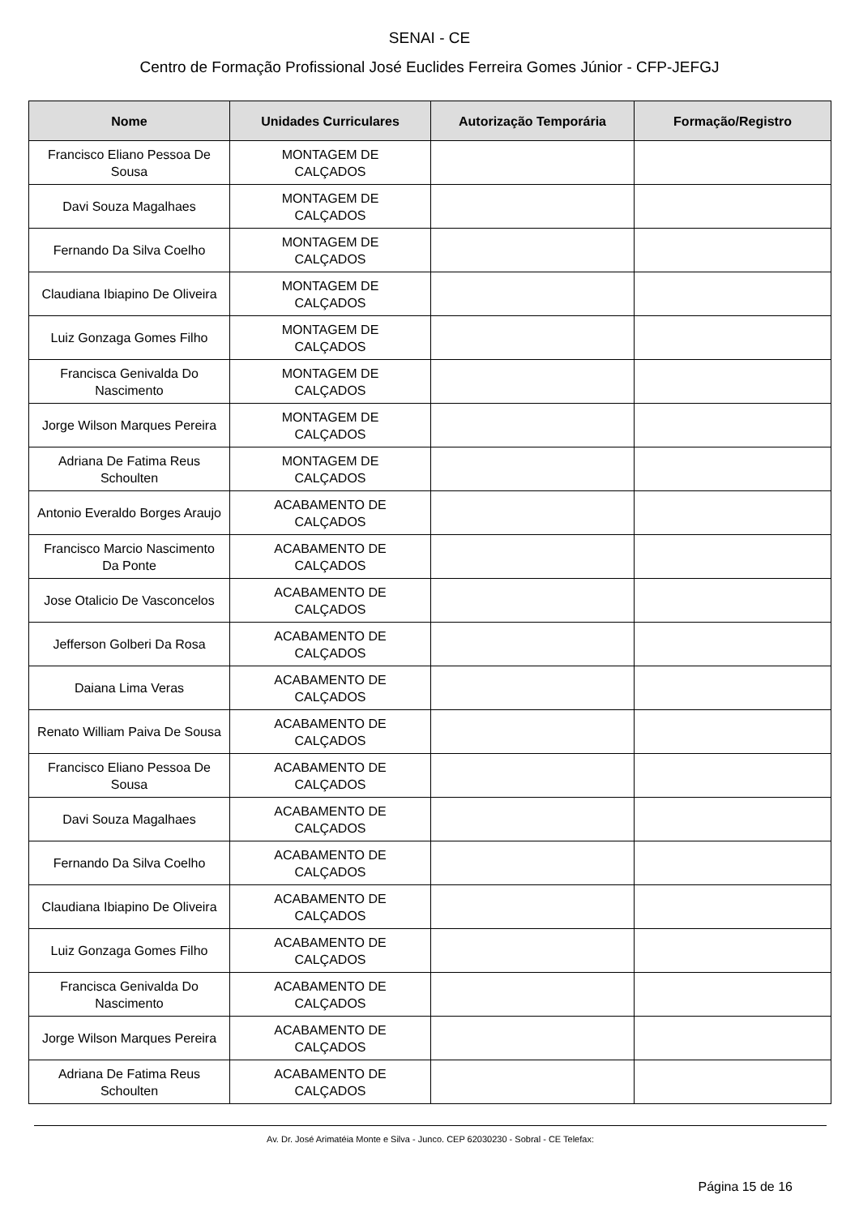SENAI - CE
Centro de Formação Profissional José Euclides Ferreira Gomes Júnior - CFP-JEFGJ
| Nome | Unidades Curriculares | Autorização Temporária | Formação/Registro |
| --- | --- | --- | --- |
| Francisco Eliano Pessoa De Sousa | MONTAGEM DE CALÇADOS | | |
| Davi Souza Magalhaes | MONTAGEM DE CALÇADOS | | |
| Fernando Da Silva Coelho | MONTAGEM DE CALÇADOS | | |
| Claudiana Ibiapino De Oliveira | MONTAGEM DE CALÇADOS | | |
| Luiz Gonzaga Gomes Filho | MONTAGEM DE CALÇADOS | | |
| Francisca Genivalda Do Nascimento | MONTAGEM DE CALÇADOS | | |
| Jorge Wilson Marques Pereira | MONTAGEM DE CALÇADOS | | |
| Adriana De Fatima Reus Schoulten | MONTAGEM DE CALÇADOS | | |
| Antonio Everaldo Borges Araujo | ACABAMENTO DE CALÇADOS | | |
| Francisco Marcio Nascimento Da Ponte | ACABAMENTO DE CALÇADOS | | |
| Jose Otalicio De Vasconcelos | ACABAMENTO DE CALÇADOS | | |
| Jefferson Golberi Da Rosa | ACABAMENTO DE CALÇADOS | | |
| Daiana Lima Veras | ACABAMENTO DE CALÇADOS | | |
| Renato William Paiva De Sousa | ACABAMENTO DE CALÇADOS | | |
| Francisco Eliano Pessoa De Sousa | ACABAMENTO DE CALÇADOS | | |
| Davi Souza Magalhaes | ACABAMENTO DE CALÇADOS | | |
| Fernando Da Silva Coelho | ACABAMENTO DE CALÇADOS | | |
| Claudiana Ibiapino De Oliveira | ACABAMENTO DE CALÇADOS | | |
| Luiz Gonzaga Gomes Filho | ACABAMENTO DE CALÇADOS | | |
| Francisca Genivalda Do Nascimento | ACABAMENTO DE CALÇADOS | | |
| Jorge Wilson Marques Pereira | ACABAMENTO DE CALÇADOS | | |
| Adriana De Fatima Reus Schoulten | ACABAMENTO DE CALÇADOS | | |
Av. Dr. José Arimatéia Monte e Silva - Junco. CEP 62030230 - Sobral - CE Telefax:
Página 15 de 16